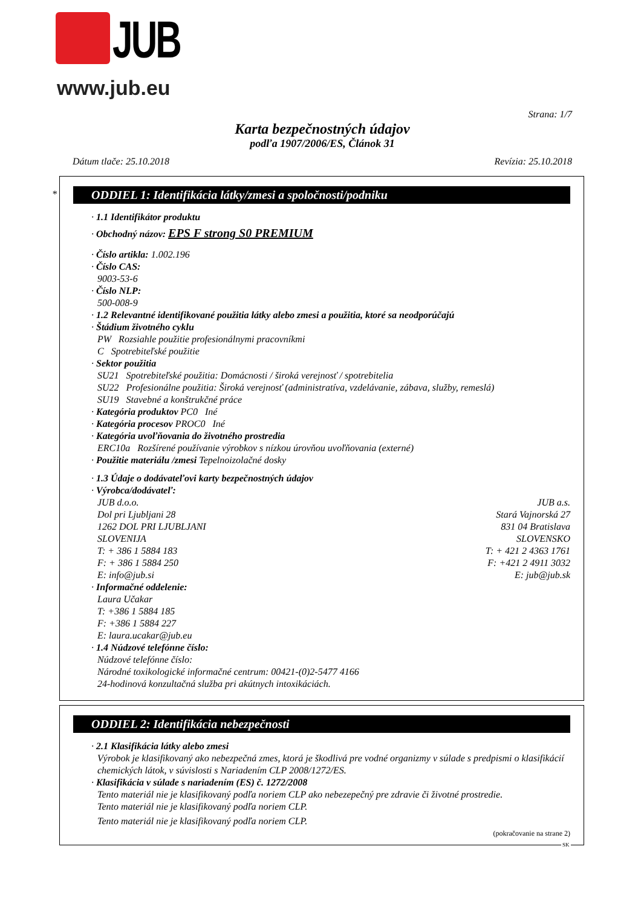JUB
www.jub.eu
Strana: 1/7
Karta bezpečnostných údajov
podľa 1907/2006/ES, Článok 31
Dátum tlače: 25.10.2018 Revízia: 25.10.2018
*
ODDIEL 1: Identifikácia látky/zmesi a spoločnosti/podniku
· 1.1 Identifikátor produktu
· Obchodný názov: EPS F strong S0 PREMIUM
· Číslo artikla: 1.002.196
· Číslo CAS:
9003-53-6
· Číslo NLP:
500-008-9
· 1.2 Relevantné identifikované použitia látky alebo zmesi a použitia, ktoré sa neodporúčajú
· Štádium životného cyklu
PW Rozsiahle použitie profesionálnymi pracovníkmi
C Spotrebiteľské použitie
· Sektor použitia
SU21 Spotrebiteľské použitia: Domácnosti / široká verejnosť / spotrebitelia
SU22 Profesionálne použitia: Široká verejnosť (administratíva, vzdelávanie, zábava, služby, remeslá)
SU19 Stavebné a konštrukčné práce
· Kategória produktov PC0 Iné
· Kategória procesov PROC0 Iné
· Kategória uvoľňovania do životného prostredia
ERC10a Rozšírené používanie výrobkov s nízkou úrovňou uvoľňovania (externé)
· Použitie materiálu /zmesi Tepelnoizolačné dosky
· 1.3 Údaje o dodávateľovi karty bezpečnostných údajov
· Výrobca/dodávateľ:
JUB d.o.o.
Dol pri Ljubljani 28
1262 DOL PRI LJUBLJANI
SLOVENIJA
T: + 386 1 5884 183
F: + 386 1 5884 250
E: info@jub.si
JUB a.s.
Stará Vajnorská 27
831 04 Bratislava
SLOVENSKO
T: + 421 2 4363 1761
F: +421 2 4911 3032
E: jub@jub.sk
· Informačné oddelenie:
Laura Učakar
T: +386 1 5884 185
F: +386 1 5884 227
E: laura.ucakar@jub.eu
· 1.4 Núdzové telefónne číslo:
Núdzové telefónne číslo:
Národné toxikologické informačné centrum: 00421-(0)2-5477 4166
24-hodinová konzultačná služba pri akútnych intoxikáciách.
ODDIEL 2: Identifikácia nebezpečnosti
· 2.1 Klasifikácia látky alebo zmesi
Výrobok je klasifikovaný ako nebezpečná zmes, ktorá je škodlivá pre vodné organizmy v súlade s predpismi o klasifikácií chemických látok, v súvislosti s Nariadením CLP 2008/1272/ES.
· Klasifikácia v súlade s nariadením (ES) č. 1272/2008
Tento materiál nie je klasifikovaný podľa noriem CLP ako nebezepečný pre zdravie či životné prostredie.
Tento materiál nie je klasifikovaný podľa noriem CLP.
Tento materiál nie je klasifikovaný podľa noriem CLP.
(pokračovanie na strane 2)
SK